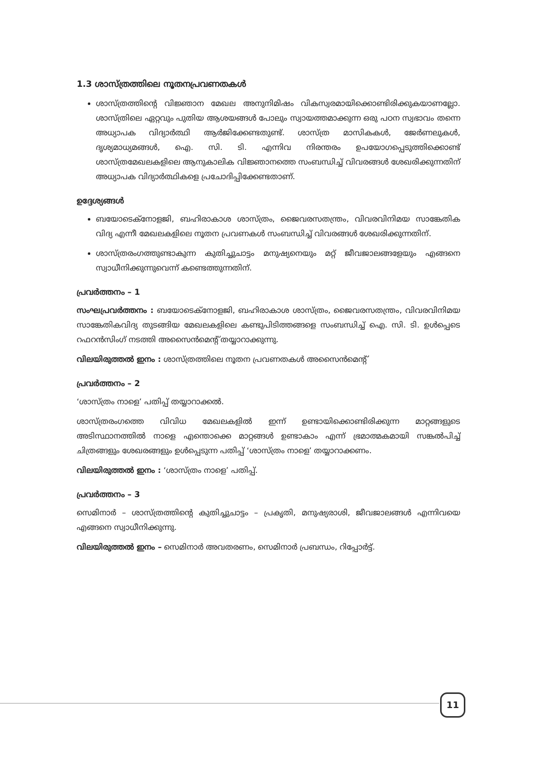1.3 ശാസ്ത്രത്തിലെ നൂതനപ്രവണതകൾ
ശാസ്ത്രത്തിന്റെ വിജ്ഞാന മേഖല അനുനിമിഷം വികസ്വരമായിക്കൊണ്ടിരിക്കുകയാണല്ലോ. ശാസ്ത്രിലെ ഏറ്റവും പുതിയ ആശയങ്ങൾ പോലും സ്വായത്തമാക്കുന്ന ഒരു പഠന സ്വഭാവം തന്നെ അധ്യാപക വിദ്യാർത്ഥി ആർജിക്കേണ്ടതുണ്ട്. ശാസ്ത്ര മാസികകൾ, ജേർണലുകൾ, ദൃശ്യമാധ്യമങ്ങൾ, ഐ. സി. ടി. എന്നിവ നിരന്തരം ഉപയോഗപ്പെടുത്തിക്കൊണ്ട് ശാസ്ത്രമേഖലകളിലെ ആനുകാലിക വിജ്ഞാനത്തെ സംബന്ധിച്ച് വിവരങ്ങൾ ശേഖരിക്കുന്നതിന് അധ്യാപക വിദ്യാർത്ഥികളെ പ്രചോദിപ്പിക്കേണ്ടതാണ്.
ഉദ്ദേശ്യങ്ങൾ
ബയോടെക്നോളജി, ബഹിരാകാശ ശാസ്ത്രം, ജൈവരസതന്ത്രം, വിവരവിനിമയ സാങ്കേതിക വിദ്യ എന്നീ മേഖലകളിലെ നൂതന പ്രവണകൾ സംബന്ധിച്ച് വിവരങ്ങൾ ശേഖരിക്കുന്നതിന്.
ശാസ്ത്രരംഗത്തുണ്ടാകുന്ന കുതിച്ചുചാട്ടം മനുഷ്യനെയും മറ്റ് ജീവജാലങ്ങളേയും എങ്ങനെ സ്വാധീനിക്കുന്നുവെന്ന് കണ്ടെത്തുന്നതിന്.
പ്രവർത്തനം – 1
സംഘപ്രവർത്തനം : ബയോടെക്നോളജി, ബഹിരാകാശ ശാസ്ത്രം, ജൈവരസതന്ത്രം, വിവരവിനിമയ സാങ്കേതികവിദ്യ തുടങ്ങിയ മേഖലകളിലെ കണ്ടുപിടിത്തങ്ങളെ സംബന്ധിച്ച് ഐ. സി. ടി. ഉൾപ്പെടെ റഫറൻസിംഗ് നടത്തി അസൈൻമെന്റ് തയ്യാറാക്കുന്നു.
വിലയിരുത്തൽ ഇനം : ശാസ്ത്രത്തിലെ നൂതന പ്രവണതകൾ അസൈൻമെന്റ്
പ്രവർത്തനം – 2
‘ശാസ്ത്രം നാളെ’ പതിപ്പ് തയ്യാറാക്കൽ.
ശാസ്ത്രരംഗത്തെ വിവിധ മേഖലകളിൽ ഇന്ന് ഉണ്ടായിക്കൊണ്ടിരിക്കുന്ന മാറ്റങ്ങളുടെ അടിസ്ഥാനത്തിൽ നാളെ എന്തൊക്കെ മാറ്റങ്ങൾ ഉണ്ടാകാം എന്ന് ഭ്രമാത്മകമായി സങ്കൽപിച്ച് ചിത്രങ്ങളും ശേഖരങ്ങളും ഉൾപ്പെടുന്ന പതിപ്പ് ‘ശാസ്ത്രം നാളെ’ തയ്യാറാക്കണം.
വിലയിരുത്തൽ ഇനം : ‘ശാസ്ത്രം നാളെ’ പതിപ്പ്.
പ്രവർത്തനം – 3
സെമിനാർ – ശാസ്ത്രത്തിന്റെ കുതിച്ചുചാട്ടം – പ്രകൃതി, മനുഷ്യരാശി, ജീവജാലങ്ങൾ എന്നിവയെ എങ്ങനെ സ്വാധീനിക്കുന്നു.
വിലയിരുത്തൽ ഇനം – സെമിനാർ അവതരണം, സെമിനാർ പ്രബന്ധം, റിപ്പോർട്ട്.
11